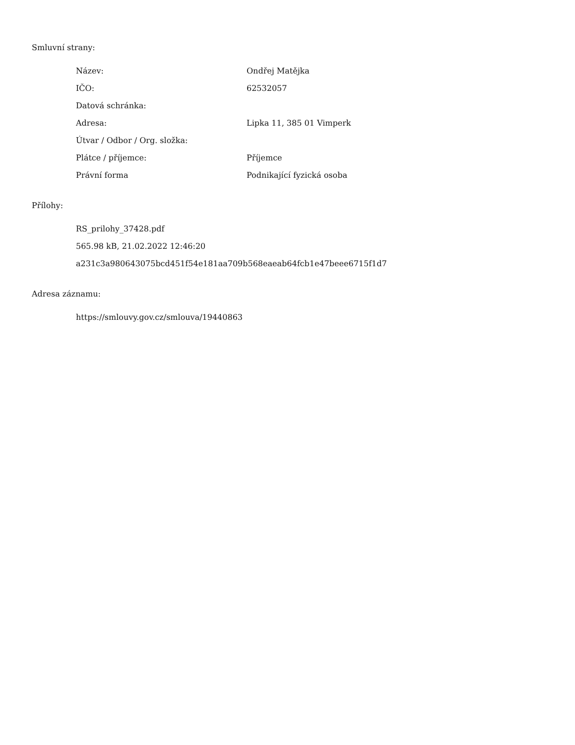Smluvní strany:
| Název: | Ondřej Matějka |
| IČO: | 62532057 |
| Datová schránka: | |
| Adresa: | Lipka 11, 385 01 Vimperk |
| Útvar / Odbor / Org. složka: | |
| Plátce / příjemce: | Příjemce |
| Právní forma | Podnikající fyzická osoba |
Přílohy:
RS_prilohy_37428.pdf
565.98 kB, 21.02.2022 12:46:20
a231c3a980643075bcd451f54e181aa709b568eaeab64fcb1e47beee6715f1d7
Adresa záznamu:
https://smlouvy.gov.cz/smlouva/19440863